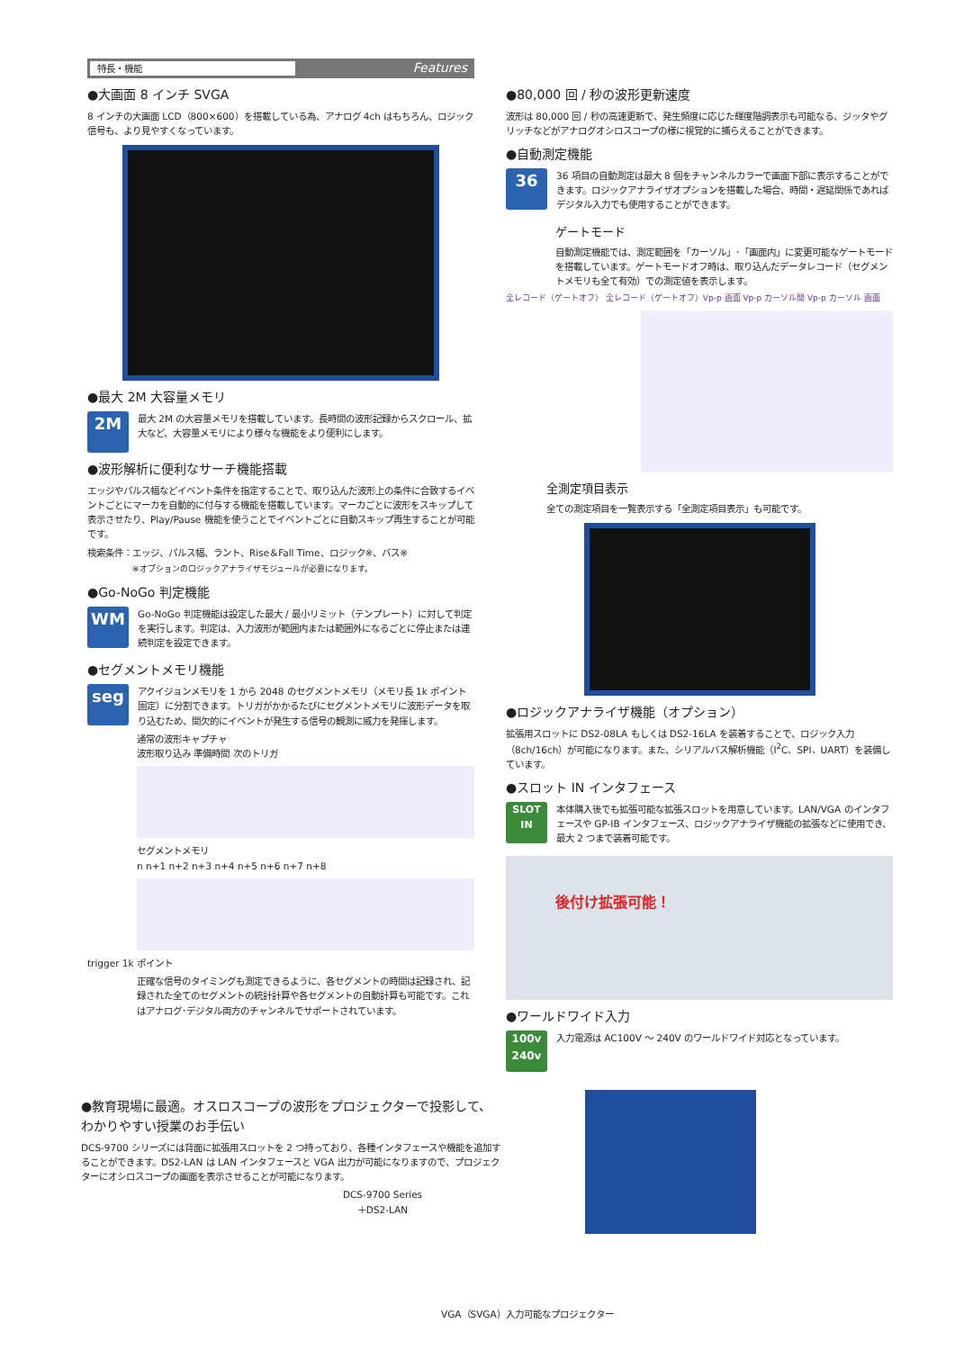特長・機能 Features
●大画面 8 インチ SVGA
8 インチの大画面 LCD（800×600）を搭載している為、アナログ 4ch はもちろん、ロジック信号も、より見やすくなっています。
●最大 2M 大容量メモリ
2M
最大 2M の大容量メモリを搭載しています。長時間の波形記録からスクロール、拡大など、大容量メモリにより様々な機能をより便利にします。
●波形解析に便利なサーチ機能搭載
エッジやパルス幅などイベント条件を指定することで、取り込んだ波形上の条件に合致するイベントごとにマーカを自動的に付与する機能を搭載しています。マーカごとに波形をスキップして表示させたり、Play/Pause 機能を使うことでイベントごとに自動スキップ再生することが可能です。
検索条件：エッジ、パルス幅、ラント、Rise＆Fall Time、ロジック※、バス※
※オプションのロジックアナライザモジュールが必要になります。
●Go-NoGo 判定機能
WM
Go-NoGo 判定機能は設定した最大 / 最小リミット（テンプレート）に対して判定を実行します。判定は、入力波形が範囲内または範囲外になるごとに停止または連続判定を設定できます。
●セグメントメモリ機能
seg
アクイジョンメモリを 1 から 2048 のセグメントメモリ（メモリ長 1k ポイント固定）に分割できます。トリガがかかるたびにセグメントメモリに波形データを取り込むため、間欠的にイベントが発生する信号の観測に威力を発揮します。
通常の波形キャプチャ
波形取り込み 準備時間 次のトリガ
セグメントメモリ
n n+1 n+2 n+3 n+4 n+5 n+6 n+7 n+8
trigger 1k ポイント
正確な信号のタイミングも測定できるように、各セグメントの時間は記録され、記録された全てのセグメントの統計計算や各セグメントの自動計算も可能です。これはアナログ･デジタル両方のチャンネルでサポートされています。
●80,000 回 / 秒の波形更新速度
波形は 80,000 回 / 秒の高速更新で、発生頻度に応じた輝度階調表示も可能なる、ジッタやグリッチなどがアナログオシロスコープの様に視覚的に捕らえることができます。
●自動測定機能
36
36 項目の自動測定は最大 8 個をチャンネルカラーで画面下部に表示することができます。ロジックアナライザオプションを搭載した場合、時間・遅延関係であればデジタル入力でも使用することができます。
ゲートモード
自動測定機能では、測定範囲を「カーソル」･「画面内」に変更可能なゲートモードを搭載しています。ゲートモードオフ時は、取り込んだデータレコード（セグメントメモリも全て有効）での測定値を表示します。
全レコード（ゲートオフ） 全レコード（ゲートオフ）Vp-p 画面 Vp-p カーソル間 Vp-p カーソル 画面
全測定項目表示
全ての測定項目を一覧表示する「全測定項目表示」も可能です。
●ロジックアナライザ機能（オプション）
拡張用スロットに DS2-08LA もしくは DS2-16LA を装着することで、ロジック入力（8ch/16ch）が可能になります。また、シリアルバス解析機能（I<sup>2</sup>C、SPI、UART）を装備しています。
●スロット IN インタフェース
SLOT IN
本体購入後でも拡張可能な拡張スロットを用意しています。LAN/VGA のインタフェースや GP-IB インタフェース、ロジックアナライザ機能の拡張などに使用でき、最大 2 つまで装着可能です。
後付け拡張可能！
●ワールドワイド入力
100v 240v
入力電源は AC100V ～ 240V のワールドワイド対応となっています。
●教育現場に最適。オスロスコープの波形をプロジェクターで投影して、わかりやすい授業のお手伝い
DCS-9700 シリーズには背面に拡張用スロットを 2 つ持っており、各種インタフェースや機能を追加することができます。DS2-LAN は LAN インタフェースと VGA 出力が可能になりますので、プロジェクターにオシロスコープの画面を表示させることが可能になります。
DCS-9700 Series
＋DS2-LAN
VGA（SVGA）入力可能なプロジェクター